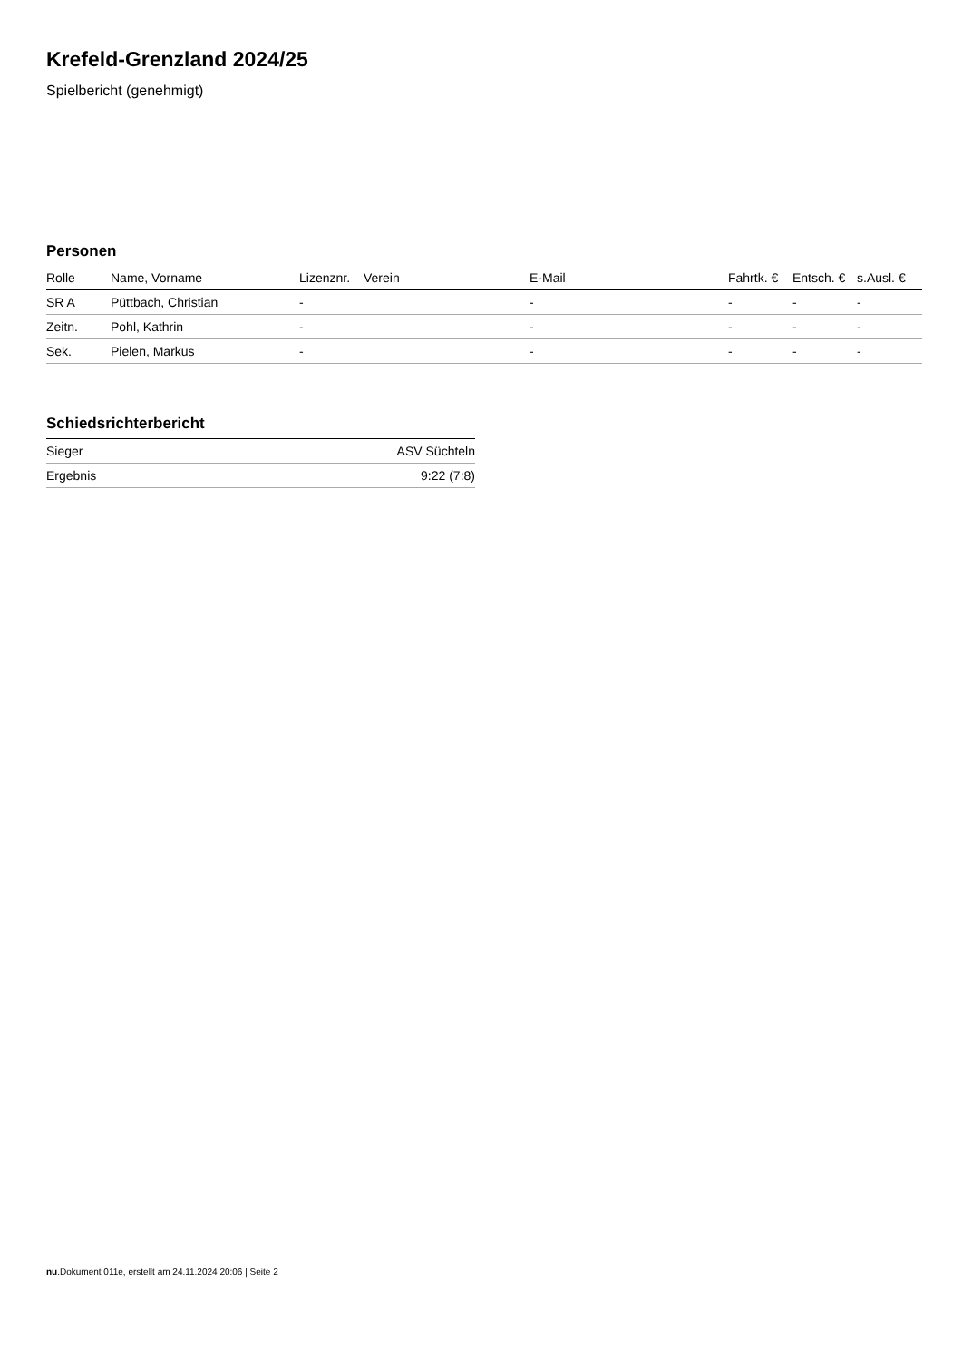Krefeld-Grenzland 2024/25
Spielbericht (genehmigt)
Personen
| Rolle | Name, Vorname | Lizenznr. | Verein | E-Mail | Fahrtk. € | Entsch. € | s.Ausl. € |
| --- | --- | --- | --- | --- | --- | --- | --- |
| SR A | Püttbach, Christian | - | | - | - | - | - |
| Zeitn. | Pohl, Kathrin | - | | - | - | - | - |
| Sek. | Pielen, Markus | - | | - | - | - | - |
Schiedsrichterbericht
| Sieger | ASV Süchteln |
| Ergebnis | 9:22 (7:8) |
nu.Dokument 011e, erstellt am 24.11.2024 20:06 | Seite 2